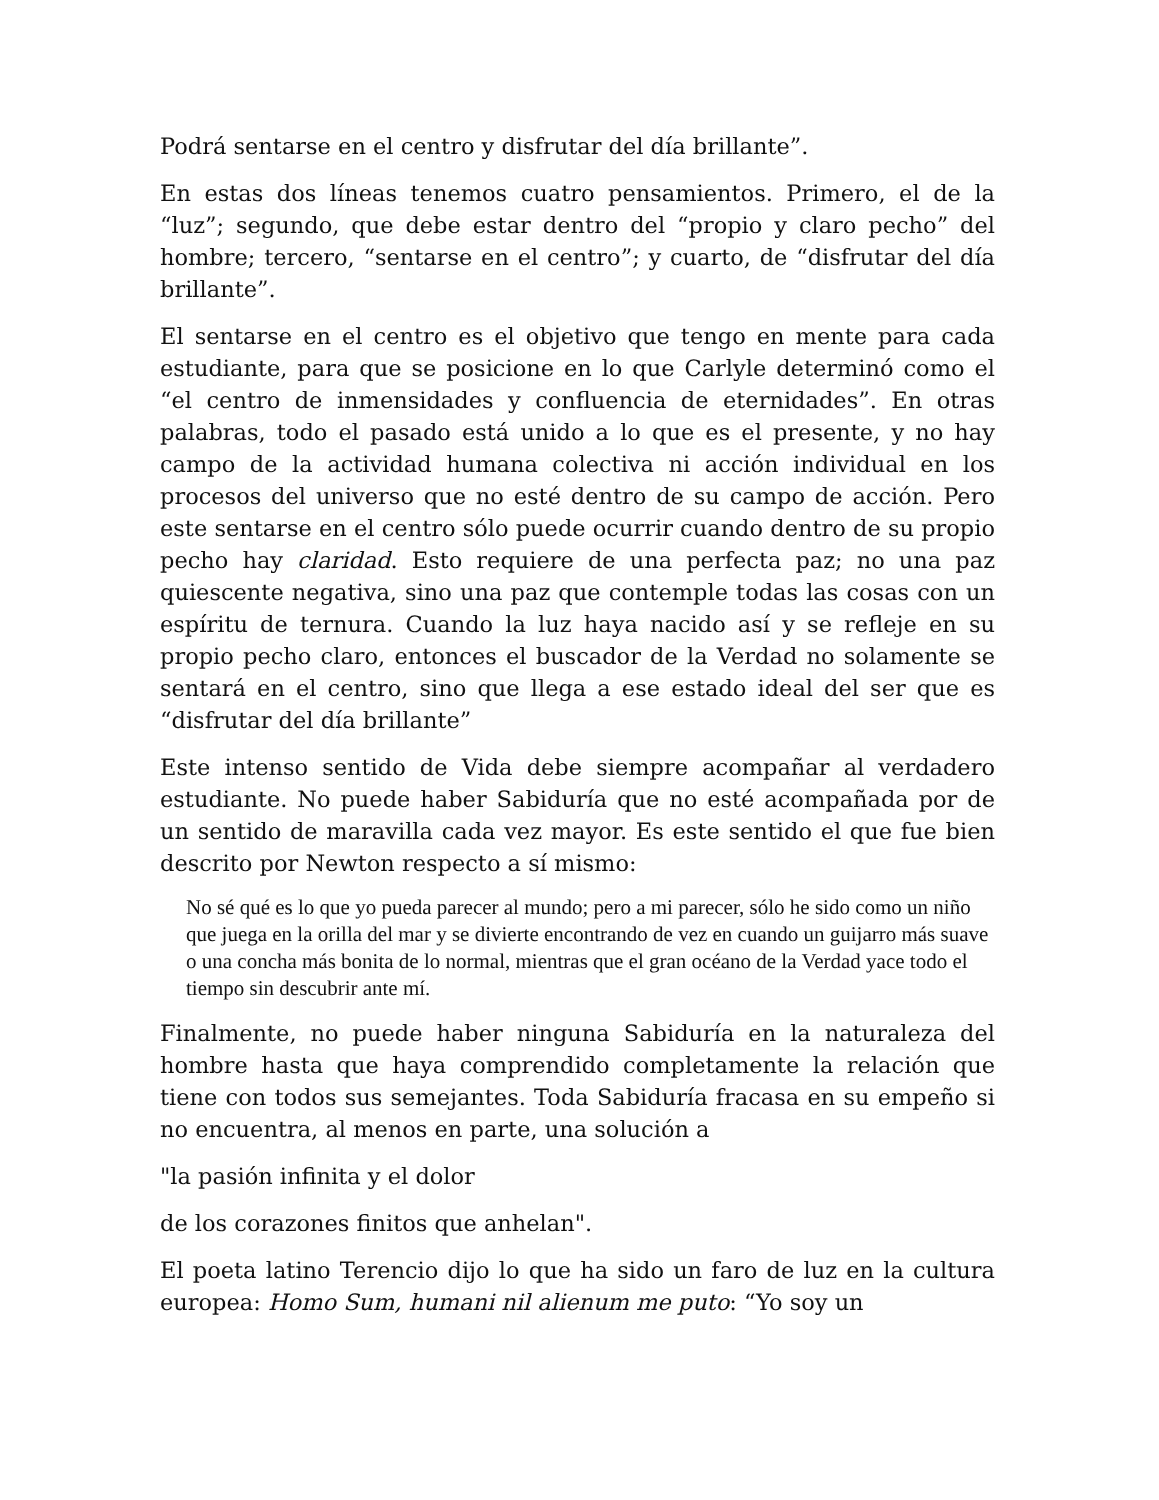Podrá sentarse en el centro y disfrutar del día brillante”.
En estas dos líneas tenemos cuatro pensamientos. Primero, el de la “luz”; segundo, que debe estar dentro del “propio y claro pecho” del hombre; tercero, “sentarse en el centro”; y cuarto, de “disfrutar del día brillante”.
El sentarse en el centro es el objetivo que tengo en mente para cada estudiante, para que se posicione en lo que Carlyle determinó como el “el centro de inmensidades y confluencia de eternidades”. En otras palabras, todo el pasado está unido a lo que es el presente, y no hay campo de la actividad humana colectiva ni acción individual en los procesos del universo que no esté dentro de su campo de acción. Pero este sentarse en el centro sólo puede ocurrir cuando dentro de su propio pecho hay claridad. Esto requiere de una perfecta paz; no una paz quiescente negativa, sino una paz que contemple todas las cosas con un espíritu de ternura. Cuando la luz haya nacido así y se refleje en su propio pecho claro, entonces el buscador de la Verdad no solamente se sentará en el centro, sino que llega a ese estado ideal del ser que es “disfrutar del día brillante”
Este intenso sentido de Vida debe siempre acompañar al verdadero estudiante. No puede haber Sabiduría que no esté acompañada por de un sentido de maravilla cada vez mayor. Es este sentido el que fue bien descrito por Newton respecto a sí mismo:
No sé qué es lo que yo pueda parecer al mundo; pero a mi parecer, sólo he sido como un niño que juega en la orilla del mar y se divierte encontrando de vez en cuando un guijarro más suave o una concha más bonita de lo normal, mientras que el gran océano de la Verdad yace todo el tiempo sin descubrir ante mí.
Finalmente, no puede haber ninguna Sabiduría en la naturaleza del hombre hasta que haya comprendido completamente la relación que tiene con todos sus semejantes. Toda Sabiduría fracasa en su empeño si no encuentra, al menos en parte, una solución a
"la pasión infinita y el dolor
de los corazones finitos que anhelan".
El poeta latino Terencio dijo lo que ha sido un faro de luz en la cultura europea: Homo Sum, humani nil alienum me puto: “Yo soy un